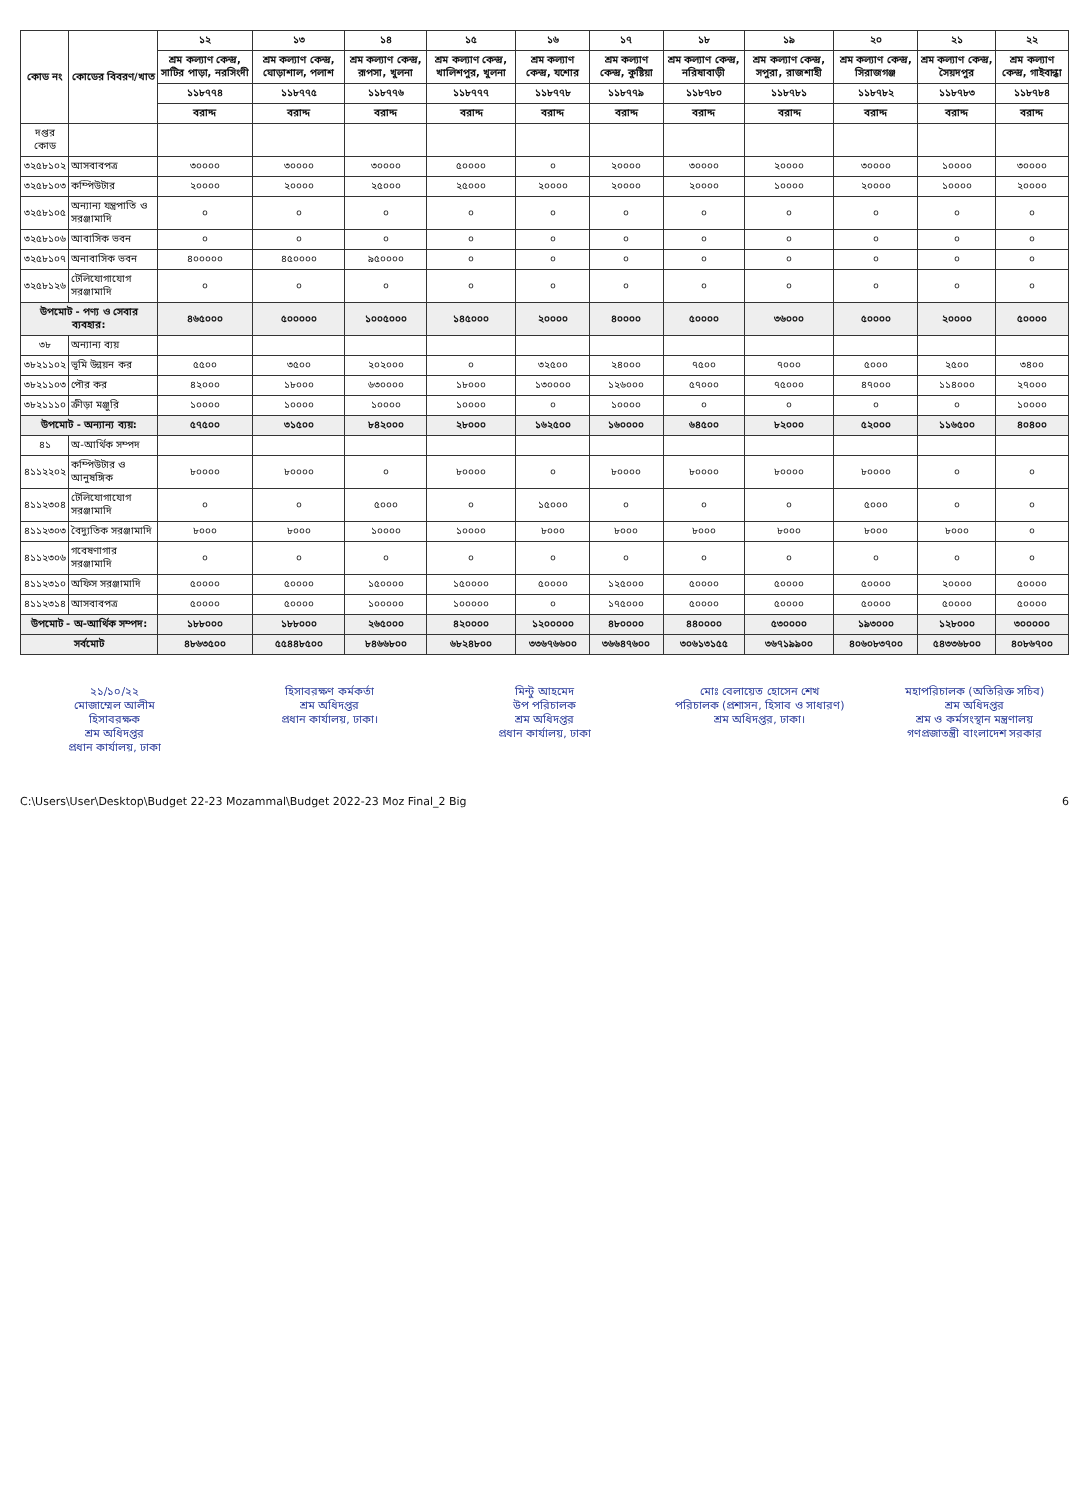| কোড নং | কোডের বিবরণ/খাত | ১২ | ১৩ | ১৪ | ১৫ | ১৬ | ১৭ | ১৮ | ১৯ | ২০ | ২১ | ২২ |
| --- | --- | --- | --- | --- | --- | --- | --- | --- | --- | --- | --- | --- |
| | | শ্রম কল্যাণ কেন্দ্র, সাটির পাড়া, নরসিংদী | শ্রম কল্যাণ কেন্দ্র, ঘোড়াশাল, পলাশ | শ্রম কল্যাণ কেন্দ্র, রূপসা, খুলনা | শ্রম কল্যাণ কেন্দ্র, খালিশপুর, খুলনা | শ্রম কল্যাণ কেন্দ্র, যশোর | শ্রম কল্যাণ কেন্দ্র, কুষ্টিয়া | শ্রম কল্যাণ কেন্দ্র, নরিষাবাড়ী | শ্রম কল্যাণ কেন্দ্র, সপুরা, রাজশাহী | শ্রম কল্যাণ কেন্দ্র, সিরাজগঞ্জ | শ্রম কল্যাণ কেন্দ্র, সৈয়দপুর | শ্রম কল্যাণ কেন্দ্র, গাইবান্ধা |
| | | ১১৮৭৭৪ | ১১৮৭৭৫ | ১১৮৭৭৬ | ১১৮৭৭৭ | ১১৮৭৭৮ | ১১৮৭৭৯ | ১১৮৭৮০ | ১১৮৭৮১ | ১১৮৭৮২ | ১১৮৭৮৩ | ১১৮৭৮৪ |
| | | বরাদ্দ | বরাদ্দ | বরাদ্দ | বরাদ্দ | বরাদ্দ | বরাদ্দ | বরাদ্দ | বরাদ্দ | বরাদ্দ | বরাদ্দ | বরাদ্দ |
| দপ্তর কোড | | | | | | | | | | | | |
| ৩২৫৮১০২ | আসবাবপত্র | ৩০০০০ | ৩০০০০ | ৩০০০০ | ৫০০০০ | ০ | ২০০০০ | ৩০০০০ | ২০০০০ | ৩০০০০ | ১০০০০ | ৩০০০০ |
| ৩২৫৮১০৩ | কম্পিউটার | ২০০০০ | ২০০০০ | ২৫০০০ | ২৫০০০ | ২০০০০ | ২০০০০ | ২০০০০ | ১০০০০ | ২০০০০ | ১০০০০ | ২০০০০ |
| ৩২৫৮১০৫ | অন্যান্য যন্ত্রপাতি ও সরঞ্জামাদি | ০ | ০ | ০ | ০ | ০ | ০ | ০ | ০ | ০ | ০ | ০ |
| ৩২৫৮১০৬ | আবাসিক ভবন | ০ | ০ | ০ | ০ | ০ | ০ | ০ | ০ | ০ | ০ | ০ |
| ৩২৫৮১০৭ | অনাবাসিক ভবন | ৪০০০০০ | ৪৫০০০০ | ৯৫০০০০ | ০ | ০ | ০ | ০ | ০ | ০ | ০ | ০ |
| ৩২৫৮১২৬ | টেলিযোগাযোগ সরঞ্জামাদি | ০ | ০ | ০ | ০ | ০ | ০ | ০ | ০ | ০ | ০ | ০ |
| উপমোট - পণ্য ও সেবার ব্যবহার: | | ৪৬৫০০০ | ৫০০০০০ | ১০০৫০০০ | ১৪৫০০০ | ২০০০০ | ৪০০০০ | ৫০০০০ | ৩৬০০০ | ৫০০০০ | ২০০০০ | ৫০০০০ |
| ৩৮ | অন্যান্য ব্যয় | | | | | | | | | | | |
| ৩৮২১১০২ | ভূমি উন্নয়ন কর | ৫৫০০ | ৩৫০০ | ২০২০০০ | ০ | ৩২৫০০ | ২৪০০০ | ৭৫০০ | ৭০০০ | ৫০০০ | ২৫০০ | ৩৪০০ |
| ৩৮২১১০৩ | পৌর কর | ৪২০০০ | ১৮০০০ | ৬৩০০০০ | ১৮০০০ | ১৩০০০০ | ১২৬০০০ | ৫৭০০০ | ৭৫০০০ | ৪৭০০০ | ১১৪০০০ | ২৭০০০ |
| ৩৮২১১১০ | ক্রীড়া মঞ্জুরি | ১০০০০ | ১০০০০ | ১০০০০ | ১০০০০ | ০ | ১০০০০ | ০ | ০ | ০ | ০ | ১০০০০ |
| উপমোট - অন্যান্য ব্যয়: | | ৫৭৫০০ | ৩১৫০০ | ৮৪২০০০ | ২৮০০০ | ১৬২৫০০ | ১৬০০০০ | ৬৪৫০০ | ৮২০০০ | ৫২০০০ | ১১৬৫০০ | ৪০৪০০ |
| ৪১ | অ-আর্থিক সম্পদ | | | | | | | | | | | |
| ৪১১২২০২ | কম্পিউটার ও আনুষঙ্গিক | ৮০০০০ | ৮০০০০ | ০ | ৮০০০০ | ০ | ৮০০০০ | ৮০০০০ | ৮০০০০ | ৮০০০০ | ০ | ০ |
| ৪১১২৩০৪ | টেলিযোগাযোগ সরঞ্জামাদি | ০ | ০ | ৫০০০ | ০ | ১৫০০০ | ০ | ০ | ০ | ৫০০০ | ০ | ০ |
| ৪১১২৩০৩ | বৈদ্যুতিক সরঞ্জামাদি | ৮০০০ | ৮০০০ | ১০০০০ | ১০০০০ | ৮০০০ | ৮০০০ | ৮০০০ | ৮০০০ | ৮০০০ | ৮০০০ | ০ |
| ৪১১২৩০৬ | গবেষণাগার সরঞ্জামাদি | ০ | ০ | ০ | ০ | ০ | ০ | ০ | ০ | ০ | ০ | ০ |
| ৪১১২৩১০ | অফিস সরঞ্জামাদি | ৫০০০০ | ৫০০০০ | ১৫০০০০ | ১৫০০০০ | ৫০০০০ | ১২৫০০০ | ৫০০০০ | ৫০০০০ | ৫০০০০ | ২০০০০ | ৫০০০০ |
| ৪১১২৩১৪ | আসবাবপত্র | ৫০০০০ | ৫০০০০ | ১০০০০০ | ১০০০০০ | ০ | ১৭৫০০০ | ৫০০০০ | ৫০০০০ | ৫০০০০ | ৫০০০০ | ৫০০০০ |
| উপমোট - অ-আর্থিক সম্পদ: | | ১৮৮০০০ | ১৮৮০০০ | ২৬৫০০০ | ৪২০০০০ | ১২০০০০০ | ৪৮০০০০ | ৪৪০০০০ | ৫৩০০০০ | ১৯৩০০০ | ১২৮০০০ | ৩০০০০০ |
| সর্বমোট | | ৪৮৬৩৫০০ | ৫৫৪৪৮৫০০ | ৮৪৬৬৮০০ | ৬৮২৪৮০০ | ৩৩৬৭৬৬০০ | ৩৬৬৪৭৬০০ | ৩০৬১৩১৫৫ | ৩৬৭১৯৯০০ | ৪০৬০৮৩৭০০ | ৫৪৩৩৬৮০০ | ৪০৮৬৭০০ |
২১/১০/২২
মোজাম্মেল আলীম
হিসাবরক্ষক
শ্রম অধিদপ্তর
প্রধান কার্যালয়, ঢাকা
হিসাবরক্ষণ কর্মকর্তা
শ্রম অধিদপ্তর
প্রধান কার্যালয়, ঢাকা।
মিন্টু আহমেদ
উপ পরিচালক
শ্রম অধিদপ্তর
প্রধান কার্যালয়, ঢাকা
মোঃ বেলায়েত হোসেন শেখ
পরিচালক (প্রশাসন, হিসাব ও সাধারণ)
শ্রম অধিদপ্তর, ঢাকা।
মহাপরিচালক (অতিরিক্ত সচিব)
শ্রম অধিদপ্তর
শ্রম ও কর্মসংস্থান মন্ত্রণালয়
গণপ্রজাতন্ত্রী বাংলাদেশ সরকার
C:\Users\User\Desktop\Budget 22-23 Mozammal\Budget 2022-23 Moz Final_2 Big 6